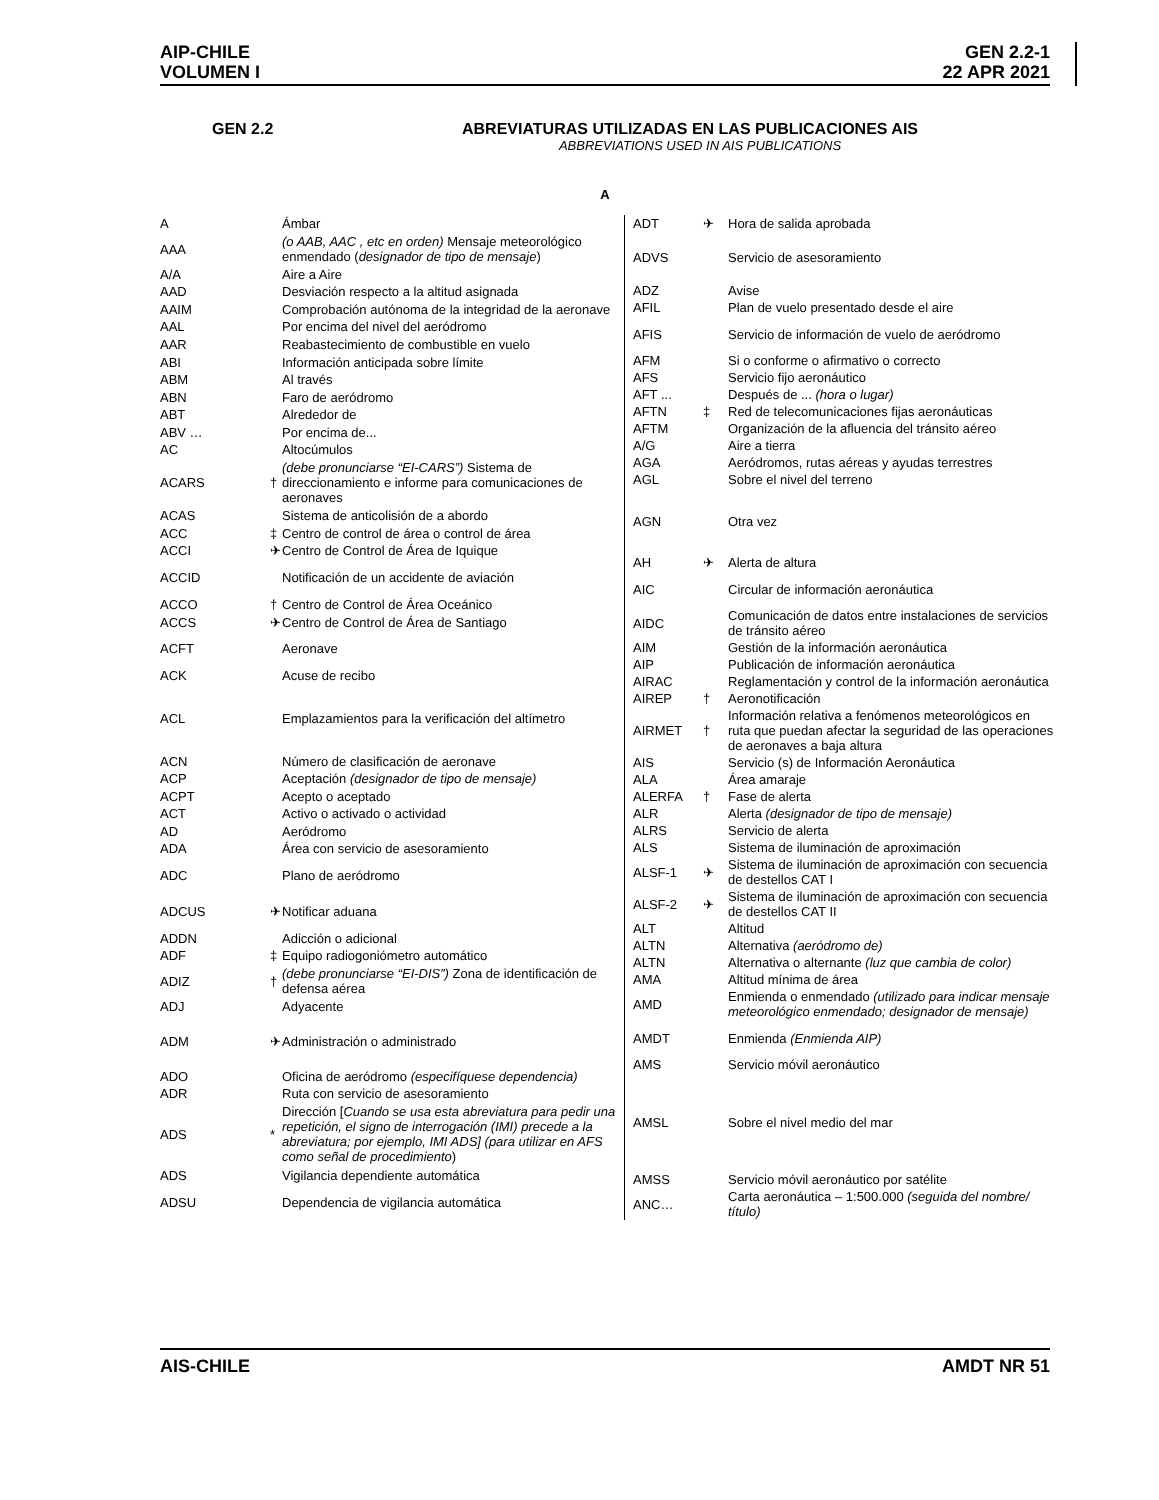AIP-CHILE
VOLUMEN I
GEN 2.2-1
22 APR 2021
GEN 2.2 ABREVIATURAS UTILIZADAS EN LAS PUBLICACIONES AIS
ABBREVIATIONS USED IN AIS PUBLICATIONS
A
| A | | Ámbar |
| AAA | | (o AAB, AAC , etc en orden) Mensaje meteorológico enmendado ( designador de tipo de mensaje ) |
| A/A | | Aire a Aire |
| AAD | | Desviación respecto a la altitud asignada |
| AAIM | | Comprobación autónoma de la integridad de la aeronave |
| AAL | | Por encima del nivel del aeródromo |
| AAR | | Reabastecimiento de combustible en vuelo |
| ABI | | Información anticipada sobre límite |
| ABM | | Al través |
| ABN | | Faro de aeródromo |
| ABT | | Alrededor de |
| ABV … | | Por encima de... |
| AC | | Altocúmulos |
| ACARS | † | (debe pronunciarse “EI-CARS”) Sistema de direccionamiento e informe para comunicaciones de aeronaves |
| ACAS | | Sistema de anticolisión de a abordo |
| ACC | ‡ | Centro de control de área o control de área |
| ACCI | ✈ | Centro de Control de Área de Iquique |
| ACCID | | Notificación de un accidente de aviación |
| ACCO | † | Centro de Control de Área Oceánico |
| ACCS | ✈ | Centro de Control de Área de Santiago |
| ACFT | | Aeronave |
| ACK | | Acuse de recibo |
| ACL | | Emplazamientos para la verificación del altímetro |
| ACN | | Número de clasificación de aeronave |
| ACP | | Aceptación (designador de tipo de mensaje) |
| ACPT | | Acepto o aceptado |
| ACT | | Activo o activado o actividad |
| AD | | Aeródromo |
| ADA | | Área con servicio de asesoramiento |
| ADC | | Plano de aeródromo |
| ADCUS | ✈ | Notificar aduana |
| ADDN | | Adicción o adicional |
| ADF | ‡ | Equipo radiogoniómetro automático |
| ADIZ | † | (debe pronunciarse “EI-DIS”) Zona de identificación de defensa aérea |
| ADJ | | Adyacente |
| ADM | ✈ | Administración o administrado |
| ADO | | Oficina de aeródromo (especifíquese dependencia) |
| ADR | | Ruta con servicio de asesoramiento |
| ADS | * | Dirección [ Cuando se usa esta abreviatura para pedir una repetición, el signo de interrogación (IMI) precede a la abreviatura; por ejemplo, IMI ADS] (para utilizar en AFS como señal de procedimiento ) |
| ADS | | Vigilancia dependiente automática |
| ADSU | | Dependencia de vigilancia automática |
| ADT | ✈ | Hora de salida aprobada |
| ADVS | | Servicio de asesoramiento |
| ADZ | | Avise |
| AFIL | | Plan de vuelo presentado desde el aire |
| AFIS | | Servicio de información de vuelo de aeródromo |
| AFM | | Si o conforme o afirmativo o correcto |
| AFS | | Servicio fijo aeronáutico |
| AFT ... | | Después de ... (hora o lugar) |
| AFTN | ‡ | Red de telecomunicaciones fijas aeronáuticas |
| AFTM | | Organización de la afluencia del tránsito aéreo |
| A/G | | Aire a tierra |
| AGA | | Aeródromos, rutas aéreas y ayudas terrestres |
| AGL | | Sobre el nivel del terreno |
| AGN | | Otra vez |
| AH | ✈ | Alerta de altura |
| AIC | | Circular de información aeronáutica |
| AIDC | | Comunicación de datos entre instalaciones de servicios de tránsito aéreo |
| AIM | | Gestión de la información aeronáutica |
| AIP | | Publicación de información aeronáutica |
| AIRAC | | Reglamentación y control de la información aeronáutica |
| AIREP | † | Aeronotificación |
| AIRMET | † | Información relativa a fenómenos meteorológicos en ruta que puedan afectar la seguridad de las operaciones de aeronaves a baja altura |
| AIS | | Servicio (s) de Información Aeronáutica |
| ALA | | Área amaraje |
| ALERFA | † | Fase de alerta |
| ALR | | Alerta (designador de tipo de mensaje) |
| ALRS | | Servicio de alerta |
| ALS | | Sistema de iluminación de aproximación |
| ALSF-1 | ✈ | Sistema de iluminación de aproximación con secuencia de destellos CAT I |
| ALSF-2 | ✈ | Sistema de iluminación de aproximación con secuencia de destellos CAT II |
| ALT | | Altitud |
| ALTN | | Alternativa (aeródromo de) |
| ALTN | | Alternativa o alternante (luz que cambia de color) |
| AMA | | Altitud mínima de área |
| AMD | | Enmienda o enmendado (utilizado para indicar mensaje meteorológico enmendado; designador de mensaje) |
| AMDT | | Enmienda (Enmienda AIP) |
| AMS | | Servicio móvil aeronáutico |
| AMSL | | Sobre el nivel medio del mar |
| AMSS | | Servicio móvil aeronáutico por satélite |
| ANC… | | Carta aeronáutica – 1:500.000 (seguida del nombre/ título) |
AIS-CHILE AMDT NR 51